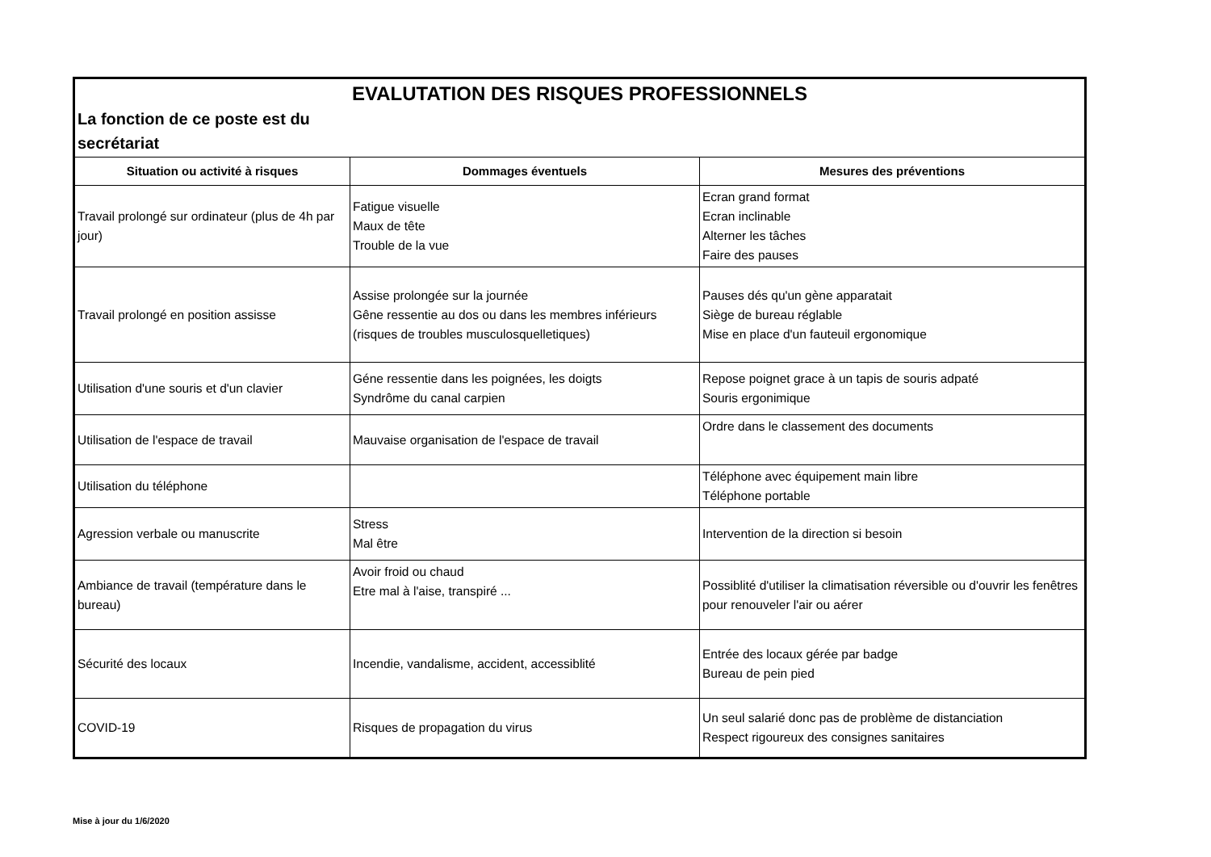| EVALUTATION DES RISQUES PROFESSIONNELS | | |
| La fonction de ce poste est du secrétariat | | |
| Situation ou activité à risques | Dommages éventuels | Mesures des préventions |
| Travail prolongé sur ordinateur (plus de 4h par jour) | Fatigue visuelle Maux de tête Trouble de la vue | Ecran grand format Ecran inclinable Alterner les tâches Faire des pauses |
| Travail prolongé en position assisse | Assise prolongée sur la journée Gêne ressentie au dos ou dans les membres inférieurs (risques de troubles musculosquelletiques) | Pauses dés qu'un gène apparatait Siège de bureau réglable Mise en place d'un fauteuil ergonomique |
| Utilisation d'une souris et d'un clavier | Géne ressentie dans les poignées, les doigts Syndrôme du canal carpien | Repose poignet grace à un tapis de souris adpaté Souris ergonimique |
| Utilisation de l'espace de travail | Mauvaise organisation de l'espace de travail | Ordre dans le classement des documents |
| Utilisation du téléphone | | Téléphone avec équipement main libre Téléphone portable |
| Agression verbale ou manuscrite | Stress Mal être | Intervention de la direction si besoin |
| Ambiance de travail (température dans le bureau) | Avoir froid ou chaud Etre mal à l'aise, transpiré ... | Possiblité d'utiliser la climatisation réversible ou d'ouvrir les fenêtres pour renouveler l'air ou aérer |
| Sécurité des locaux | Incendie, vandalisme, accident, accessiblité | Entrée des locaux gérée par badge Bureau de pein pied |
| COVID-19 | Risques de propagation du virus | Un seul salarié donc pas de problème de distanciation Respect rigoureux des consignes sanitaires |
Mise à jour du 1/6/2020